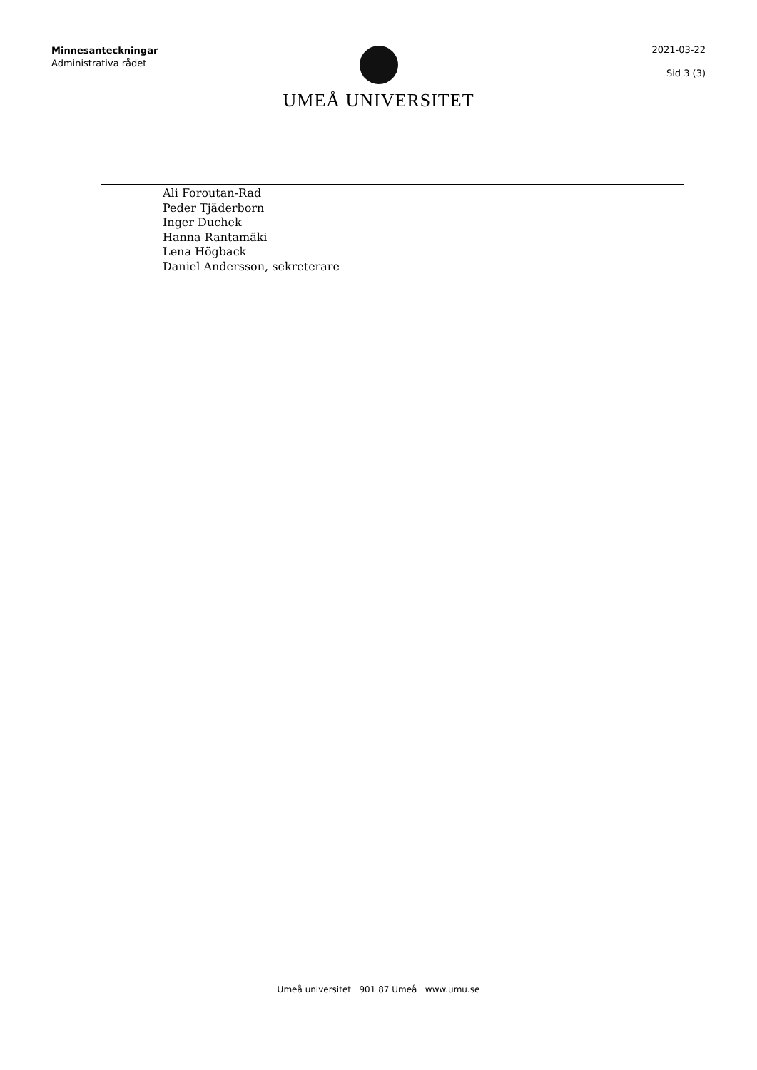Minnesanteckningar
Administrativa rådet
UMEÅ UNIVERSITET
2021-03-22
Sid 3 (3)
Ali Foroutan-Rad
Peder Tjäderborn
Inger Duchek
Hanna Rantamäki
Lena Högback
Daniel Andersson, sekreterare
Umeå universitet 901 87 Umeå www.umu.se